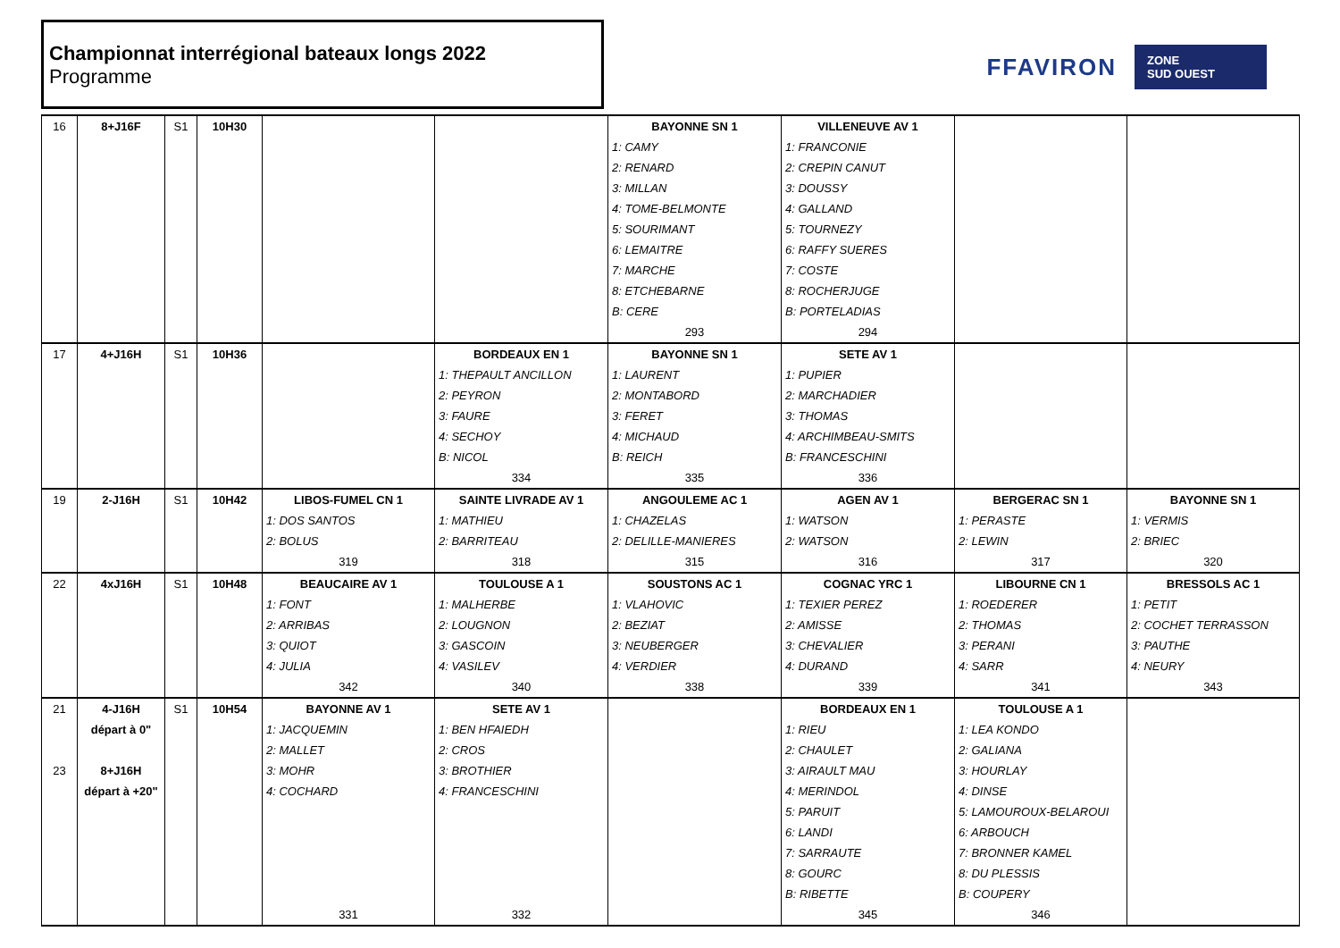Championnat interrégional bateaux longs 2022
Programme
FFAVIRON ZONE
SUD OUEST
| 16 | 8+J16F | S1 | 10H30 | | | BAYONNE SN 1 | VILLENEUVE AV 1 | | |
| | | | | | | 1: CAMY | 1: FRANCONIE | | |
| | | | | | | 2: RENARD | 2: CREPIN CANUT | | |
| | | | | | | 3: MILLAN | 3: DOUSSY | | |
| | | | | | | 4: TOME-BELMONTE | 4: GALLAND | | |
| | | | | | | 5: SOURIMANT | 5: TOURNEZY | | |
| | | | | | | 6: LEMAITRE | 6: RAFFY SUERES | | |
| | | | | | | 7: MARCHE | 7: COSTE | | |
| | | | | | | 8: ETCHEBARNE | 8: ROCHERJUGE | | |
| | | | | | | B: CERE | B: PORTELADIAS | | |
| | | | | | | 293 | 294 | | |
| 17 | 4+J16H | S1 | 10H36 | | BORDEAUX EN 1 | BAYONNE SN 1 | SETE AV 1 | | |
| | | | | | 1: THEPAULT ANCILLON | 1: LAURENT | 1: PUPIER | | |
| | | | | | 2: PEYRON | 2: MONTABORD | 2: MARCHADIER | | |
| | | | | | 3: FAURE | 3: FERET | 3: THOMAS | | |
| | | | | | 4: SECHOY | 4: MICHAUD | 4: ARCHIMBEAU-SMITS | | |
| | | | | | B: NICOL | B: REICH | B: FRANCESCHINI | | |
| | | | | | 334 | 335 | 336 | | |
| 19 | 2-J16H | S1 | 10H42 | LIBOS-FUMEL CN 1 | SAINTE LIVRADE AV 1 | ANGOULEME AC 1 | AGEN AV 1 | BERGERAC SN 1 | BAYONNE SN 1 |
| | | | | 1: DOS SANTOS | 1: MATHIEU | 1: CHAZELAS | 1: WATSON | 1: PERASTE | 1: VERMIS |
| | | | | 2: BOLUS | 2: BARRITEAU | 2: DELILLE-MANIERES | 2: WATSON | 2: LEWIN | 2: BRIEC |
| | | | | 319 | 318 | 315 | 316 | 317 | 320 |
| 22 | 4xJ16H | S1 | 10H48 | BEAUCAIRE AV 1 | TOULOUSE A 1 | SOUSTONS AC 1 | COGNAC YRC 1 | LIBOURNE CN 1 | BRESSOLS AC 1 |
| | | | | 1: FONT | 1: MALHERBE | 1: VLAHOVIC | 1: TEXIER PEREZ | 1: ROEDERER | 1: PETIT |
| | | | | 2: ARRIBAS | 2: LOUGNON | 2: BEZIAT | 2: AMISSE | 2: THOMAS | 2: COCHET TERRASSON |
| | | | | 3: QUIOT | 3: GASCOIN | 3: NEUBERGER | 3: CHEVALIER | 3: PERANI | 3: PAUTHE |
| | | | | 4: JULIA | 4: VASILEV | 4: VERDIER | 4: DURAND | 4: SARR | 4: NEURY |
| | | | | 342 | 340 | 338 | 339 | 341 | 343 |
| 21 | 4-J16H | S1 | 10H54 | BAYONNE AV 1 | SETE AV 1 | | BORDEAUX EN 1 | TOULOUSE A 1 | |
| | départ à 0" | | | 1: JACQUEMIN | 1: BEN HFAIEDH | | 1: RIEU | 1: LEA KONDO | |
| | | | | 2: MALLET | 2: CROS | | 2: CHAULET | 2: GALIANA | |
| 23 | 8+J16H | | | 3: MOHR | 3: BROTHIER | | 3: AIRAULT MAU | 3: HOURLAY | |
| | départ à +20" | | | 4: COCHARD | 4: FRANCESCHINI | | 4: MERINDOL | 4: DINSE | |
| | | | | | | | 5: PARUIT | 5: LAMOUROUX-BELAROUI | |
| | | | | | | | 6: LANDI | 6: ARBOUCH | |
| | | | | | | | 7: SARRAUTE | 7: BRONNER KAMEL | |
| | | | | | | | 8: GOURC | 8: DU PLESSIS | |
| | | | | | | | B: RIBETTE | B: COUPERY | |
| | | | | 331 | 332 | | 345 | 346 | |